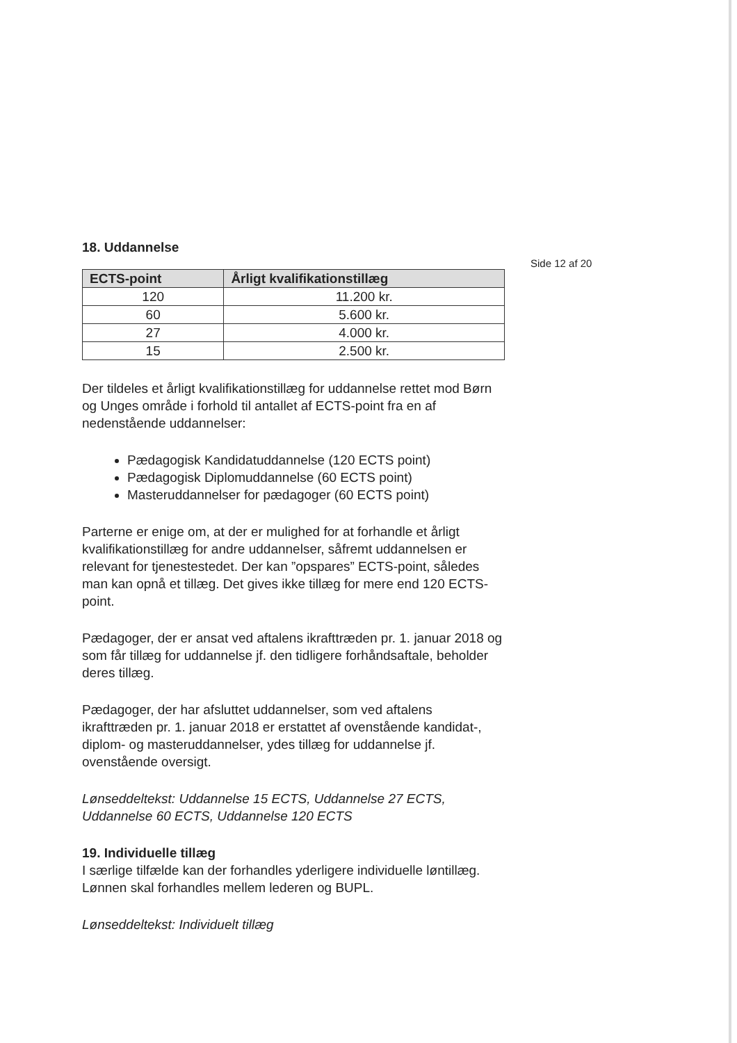Side 12 af 20
18. Uddannelse
| ECTS-point | Årligt kvalifikationstillæg |
| --- | --- |
| 120 | 11.200 kr. |
| 60 | 5.600 kr. |
| 27 | 4.000 kr. |
| 15 | 2.500 kr. |
Der tildeles et årligt kvalifikationstillæg for uddannelse rettet mod Børn og Unges område i forhold til antallet af ECTS-point fra en af nedenstående uddannelser:
Pædagogisk Kandidatuddannelse (120 ECTS point)
Pædagogisk Diplomuddannelse (60 ECTS point)
Masteruddannelser for pædagoger (60 ECTS point)
Parterne er enige om, at der er mulighed for at forhandle et årligt kvalifikationstillæg for andre uddannelser, såfremt uddannelsen er relevant for tjenestestedet. Der kan ”opspares” ECTS-point, således man kan opnå et tillæg. Det gives ikke tillæg for mere end 120 ECTS-point.
Pædagoger, der er ansat ved aftalens ikrafttræden pr. 1. januar 2018 og som får tillæg for uddannelse jf. den tidligere forhåndsaftale, beholder deres tillæg.
Pædagoger, der har afsluttet uddannelser, som ved aftalens ikrafttræden pr. 1. januar 2018 er erstattet af ovenstående kandidat-, diplom- og masteruddannelser, ydes tillæg for uddannelse jf. ovenstående oversigt.
Lønseddeltekst: Uddannelse 15 ECTS, Uddannelse 27 ECTS, Uddannelse 60 ECTS, Uddannelse 120 ECTS
19. Individuelle tillæg
I særlige tilfælde kan der forhandles yderligere individuelle løntillæg. Lønnen skal forhandles mellem lederen og BUPL.
Lønseddeltekst: Individuelt tillæg